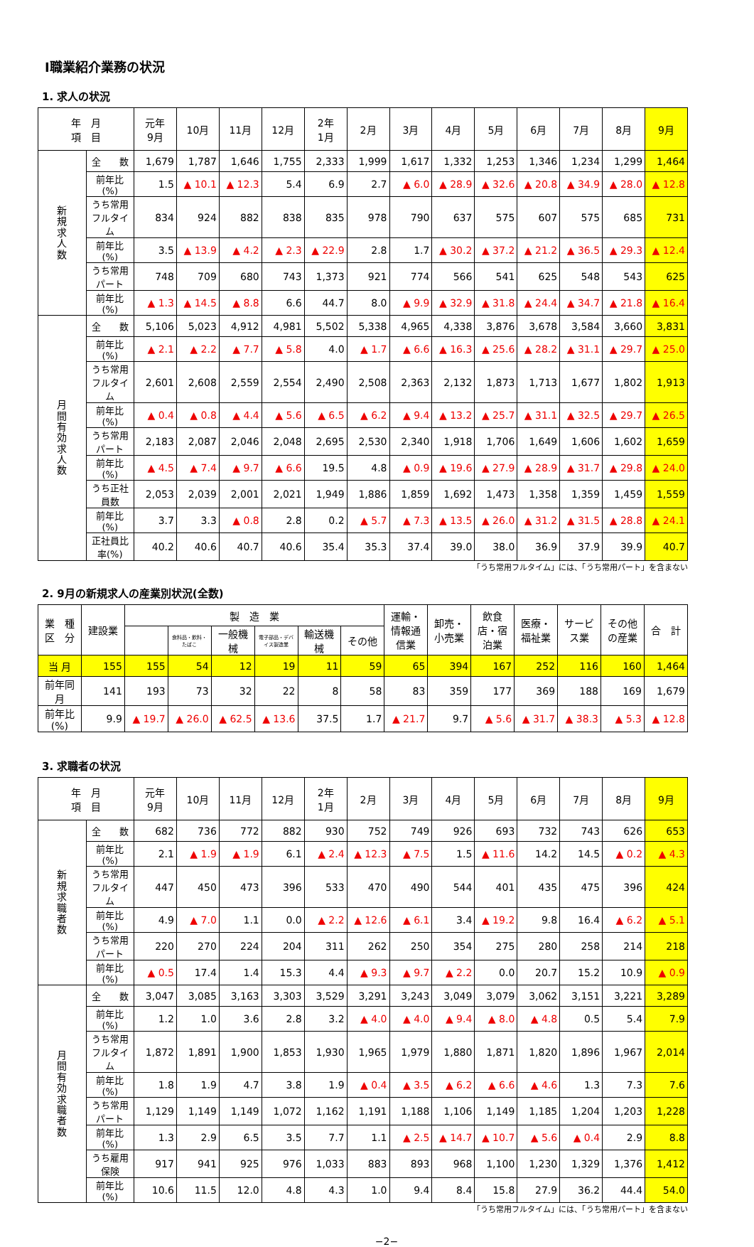Ⅰ職業紹介業務の状況
1. 求人の状況
| 年 月 項 目 | | 元年 9月 | 10月 | 11月 | 12月 | 2年 1月 | 2月 | 3月 | 4月 | 5月 | 6月 | 7月 | 8月 | 9月 |
| --- | --- | --- | --- | --- | --- | --- | --- | --- | --- | --- | --- | --- | --- | --- |
| 新 規 求 人 数 | 全 数 | 1,679 | 1,787 | 1,646 | 1,755 | 2,333 | 1,999 | 1,617 | 1,332 | 1,253 | 1,346 | 1,234 | 1,299 | 1,464 |
| | 前年比(%) | 1.5 | ▲ 10.1 | ▲ 12.3 | 5.4 | 6.9 | 2.7 | ▲ 6.0 | ▲ 28.9 | ▲ 32.6 | ▲ 20.8 | ▲ 34.9 | ▲ 28.0 | ▲ 12.8 |
| | うち常用 フルタイム | 834 | 924 | 882 | 838 | 835 | 978 | 790 | 637 | 575 | 607 | 575 | 685 | 731 |
| | 前年比(%) | 3.5 | ▲ 13.9 | ▲ 4.2 | ▲ 2.3 | ▲ 22.9 | 2.8 | 1.7 | ▲ 30.2 | ▲ 37.2 | ▲ 21.2 | ▲ 36.5 | ▲ 29.3 | ▲ 12.4 |
| | うち常用パート | 748 | 709 | 680 | 743 | 1,373 | 921 | 774 | 566 | 541 | 625 | 548 | 543 | 625 |
| | 前年比(%) | ▲ 1.3 | ▲ 14.5 | ▲ 8.8 | 6.6 | 44.7 | 8.0 | ▲ 9.9 | ▲ 32.9 | ▲ 31.8 | ▲ 24.4 | ▲ 34.7 | ▲ 21.8 | ▲ 16.4 |
| 月 間 有 効 求 人 数 | 全 数 | 5,106 | 5,023 | 4,912 | 4,981 | 5,502 | 5,338 | 4,965 | 4,338 | 3,876 | 3,678 | 3,584 | 3,660 | 3,831 |
| | 前年比(%) | ▲ 2.1 | ▲ 2.2 | ▲ 7.7 | ▲ 5.8 | 4.0 | ▲ 1.7 | ▲ 6.6 | ▲ 16.3 | ▲ 25.6 | ▲ 28.2 | ▲ 31.1 | ▲ 29.7 | ▲ 25.0 |
| | うち常用 フルタイム | 2,601 | 2,608 | 2,559 | 2,554 | 2,490 | 2,508 | 2,363 | 2,132 | 1,873 | 1,713 | 1,677 | 1,802 | 1,913 |
| | 前年比(%) | ▲ 0.4 | ▲ 0.8 | ▲ 4.4 | ▲ 5.6 | ▲ 6.5 | ▲ 6.2 | ▲ 9.4 | ▲ 13.2 | ▲ 25.7 | ▲ 31.1 | ▲ 32.5 | ▲ 29.7 | ▲ 26.5 |
| | うち常用パート | 2,183 | 2,087 | 2,046 | 2,048 | 2,695 | 2,530 | 2,340 | 1,918 | 1,706 | 1,649 | 1,606 | 1,602 | 1,659 |
| | 前年比(%) | ▲ 4.5 | ▲ 7.4 | ▲ 9.7 | ▲ 6.6 | 19.5 | 4.8 | ▲ 0.9 | ▲ 19.6 | ▲ 27.9 | ▲ 28.9 | ▲ 31.7 | ▲ 29.8 | ▲ 24.0 |
| | うち正社員数 | 2,053 | 2,039 | 2,001 | 2,021 | 1,949 | 1,886 | 1,859 | 1,692 | 1,473 | 1,358 | 1,359 | 1,459 | 1,559 |
| | 前年比(%) | 3.7 | 3.3 | ▲ 0.8 | 2.8 | 0.2 | ▲ 5.7 | ▲ 7.3 | ▲ 13.5 | ▲ 26.0 | ▲ 31.2 | ▲ 31.5 | ▲ 28.8 | ▲ 24.1 |
| | 正社員比率(%) | 40.2 | 40.6 | 40.7 | 40.6 | 35.4 | 35.3 | 37.4 | 39.0 | 38.0 | 36.9 | 37.9 | 39.9 | 40.7 |
「うち常用フルタイム」には、「うち常用パート」を含まない
2. 9月の新規求人の産業別状況(全数)
| 業 種 区 分 | 建設業 | 製 造 業 | | | | | | 運輸・情報通信業 | 卸売・小売業 | 飲食店・宿泊業 | 医療・福祉業 | サービス業 | その他の産業 | 合 計 |
| --- | --- | --- | --- | --- | --- | --- | --- | --- | --- | --- | --- | --- | --- | --- |
| | | | 食料品・飲料・たばこ | 一般機械 | 電子部品・デバイス製造業 | 輸送機械 | その他 | | | | | | | |
| 当 月 | 155 | 155 | 54 | 12 | 19 | 11 | 59 | 65 | 394 | 167 | 252 | 116 | 160 | 1,464 |
| 前年同月 | 141 | 193 | 73 | 32 | 22 | 8 | 58 | 83 | 359 | 177 | 369 | 188 | 169 | 1,679 |
| 前年比(%) | 9.9 | ▲ 19.7 | ▲ 26.0 | ▲ 62.5 | ▲ 13.6 | 37.5 | 1.7 | ▲ 21.7 | 9.7 | ▲ 5.6 | ▲ 31.7 | ▲ 38.3 | ▲ 5.3 | ▲ 12.8 |
3. 求職者の状況
| 年 月 項 目 | | 元年 9月 | 10月 | 11月 | 12月 | 2年 1月 | 2月 | 3月 | 4月 | 5月 | 6月 | 7月 | 8月 | 9月 |
| --- | --- | --- | --- | --- | --- | --- | --- | --- | --- | --- | --- | --- | --- | --- |
| 新 規 求 職 者 数 | 全 数 | 682 | 736 | 772 | 882 | 930 | 752 | 749 | 926 | 693 | 732 | 743 | 626 | 653 |
| | 前年比(%) | 2.1 | ▲ 1.9 | ▲ 1.9 | 6.1 | ▲ 2.4 | ▲ 12.3 | ▲ 7.5 | 1.5 | ▲ 11.6 | 14.2 | 14.5 | ▲ 0.2 | ▲ 4.3 |
| | うち常用 フルタイム | 447 | 450 | 473 | 396 | 533 | 470 | 490 | 544 | 401 | 435 | 475 | 396 | 424 |
| | 前年比(%) | 4.9 | ▲ 7.0 | 1.1 | 0.0 | ▲ 2.2 | ▲ 12.6 | ▲ 6.1 | 3.4 | ▲ 19.2 | 9.8 | 16.4 | ▲ 6.2 | ▲ 5.1 |
| | うち常用パート | 220 | 270 | 224 | 204 | 311 | 262 | 250 | 354 | 275 | 280 | 258 | 214 | 218 |
| | 前年比(%) | ▲ 0.5 | 17.4 | 1.4 | 15.3 | 4.4 | ▲ 9.3 | ▲ 9.7 | ▲ 2.2 | 0.0 | 20.7 | 15.2 | 10.9 | ▲ 0.9 |
| 月 間 有 効 求 職 者 数 | 全 数 | 3,047 | 3,085 | 3,163 | 3,303 | 3,529 | 3,291 | 3,243 | 3,049 | 3,079 | 3,062 | 3,151 | 3,221 | 3,289 |
| | 前年比(%) | 1.2 | 1.0 | 3.6 | 2.8 | 3.2 | ▲ 4.0 | ▲ 4.0 | ▲ 9.4 | ▲ 8.0 | ▲ 4.8 | 0.5 | 5.4 | 7.9 |
| | うち常用 フルタイム | 1,872 | 1,891 | 1,900 | 1,853 | 1,930 | 1,965 | 1,979 | 1,880 | 1,871 | 1,820 | 1,896 | 1,967 | 2,014 |
| | 前年比(%) | 1.8 | 1.9 | 4.7 | 3.8 | 1.9 | ▲ 0.4 | ▲ 3.5 | ▲ 6.2 | ▲ 6.6 | ▲ 4.6 | 1.3 | 7.3 | 7.6 |
| | うち常用パート | 1,129 | 1,149 | 1,149 | 1,072 | 1,162 | 1,191 | 1,188 | 1,106 | 1,149 | 1,185 | 1,204 | 1,203 | 1,228 |
| | 前年比(%) | 1.3 | 2.9 | 6.5 | 3.5 | 7.7 | 1.1 | ▲ 2.5 | ▲ 14.7 | ▲ 10.7 | ▲ 5.6 | ▲ 0.4 | 2.9 | 8.8 |
| | うち雇用保険 | 917 | 941 | 925 | 976 | 1,033 | 883 | 893 | 968 | 1,100 | 1,230 | 1,329 | 1,376 | 1,412 |
| | 前年比(%) | 10.6 | 11.5 | 12.0 | 4.8 | 4.3 | 1.0 | 9.4 | 8.4 | 15.8 | 27.9 | 36.2 | 44.4 | 54.0 |
「うち常用フルタイム」には、「うち常用パート」を含まない
−2−